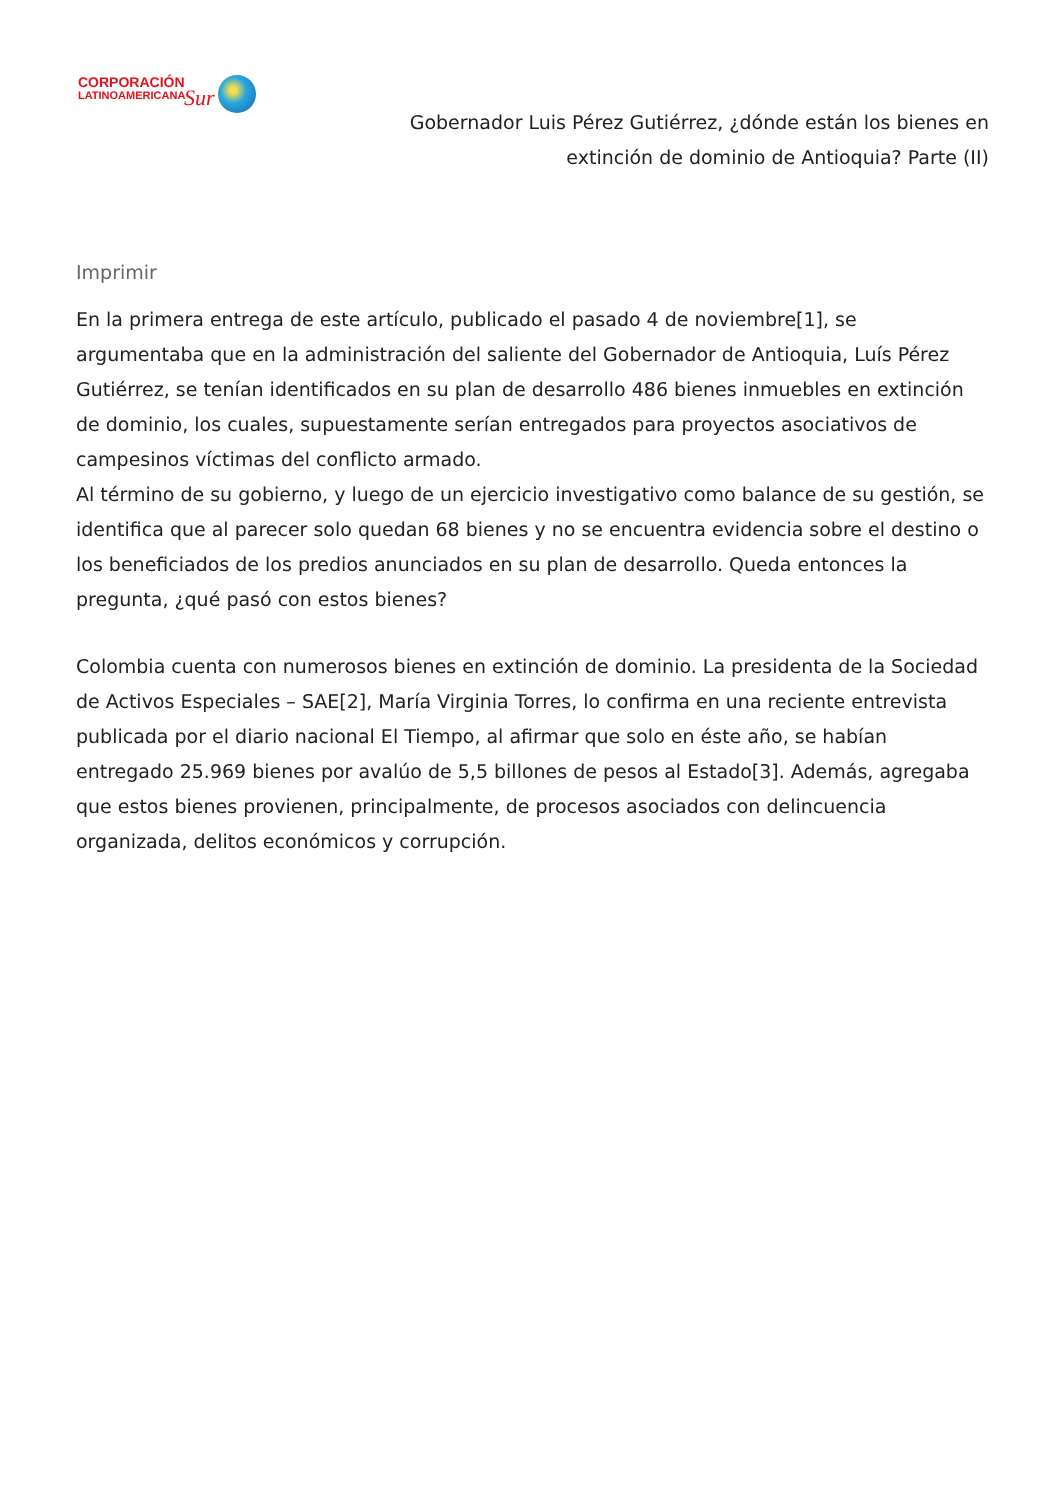CORPORACIÓN
LATINOAMERICANA
Sur
Gobernador Luis Pérez Gutiérrez, ¿dónde están los bienes en extinción de dominio de Antioquia? Parte (II)
Imprimir
En la primera entrega de este artículo, publicado el pasado 4 de noviembre[1], se argumentaba que en la administración del saliente del Gobernador de Antioquia, Luís Pérez Gutiérrez, se tenían identificados en su plan de desarrollo 486 bienes inmuebles en extinción de dominio, los cuales, supuestamente serían entregados para proyectos asociativos de campesinos víctimas del conflicto armado.
Al término de su gobierno, y luego de un ejercicio investigativo como balance de su gestión, se identifica que al parecer solo quedan 68 bienes y no se encuentra evidencia sobre el destino o los beneficiados de los predios anunciados en su plan de desarrollo. Queda entonces la pregunta, ¿qué pasó con estos bienes?
Colombia cuenta con numerosos bienes en extinción de dominio. La presidenta de la Sociedad de Activos Especiales – SAE[2], María Virginia Torres, lo confirma en una reciente entrevista publicada por el diario nacional El Tiempo, al afirmar que solo en éste año, se habían entregado 25.969 bienes por avalúo de 5,5 billones de pesos al Estado[3]. Además, agregaba que estos bienes provienen, principalmente, de procesos asociados con delincuencia organizada, delitos económicos y corrupción.